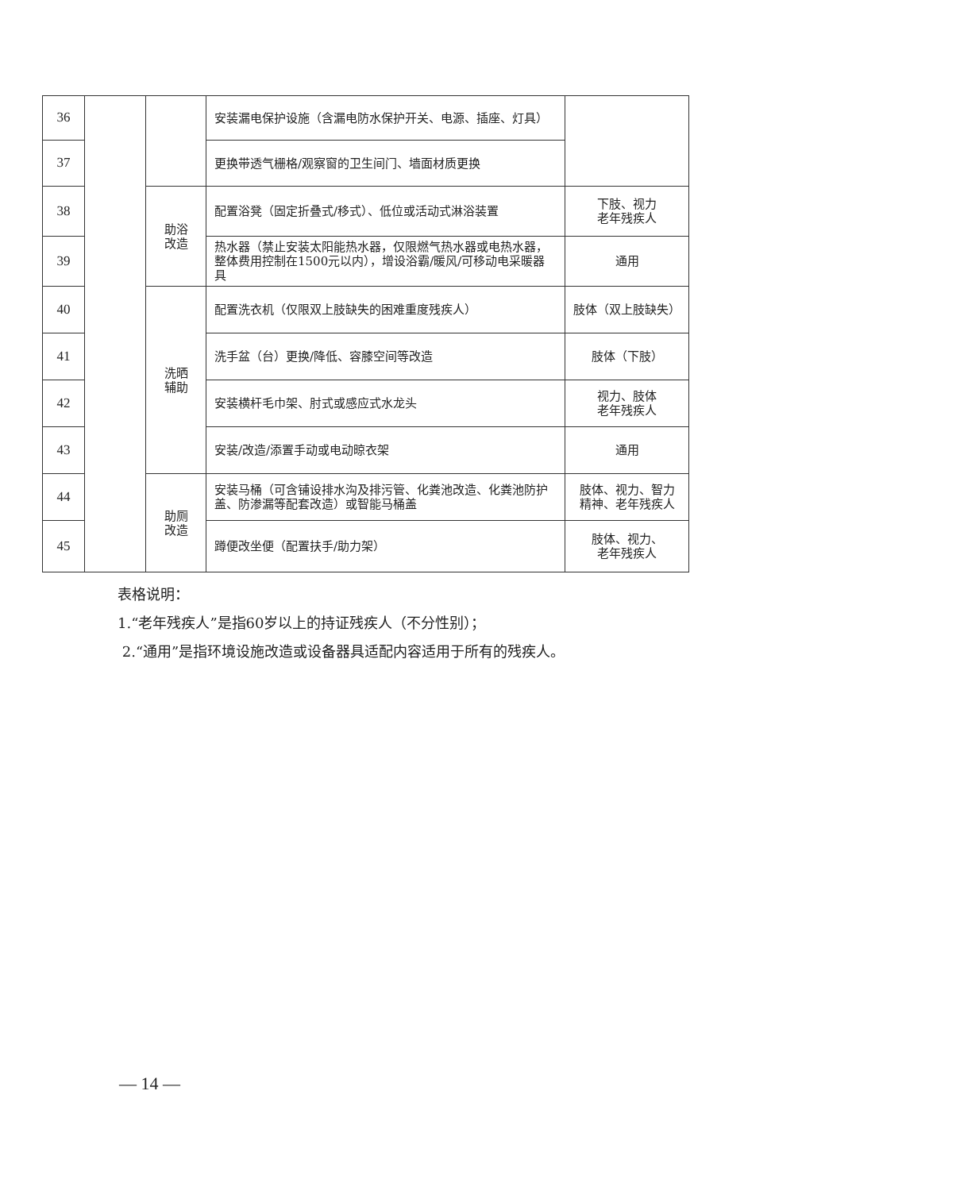| 36 | | | 安装漏电保护设施（含漏电防水保护开关、电源、插座、灯具） | |
| 37 | | | 更换带透气栅格/观察窗的卫生间门、墙面材质更换 | |
| 38 | | 助浴 改造 | 配置浴凳（固定折叠式/移式）、低位或活动式淋浴装置 | 下肢、视力 老年残疾人 |
| 39 | | | 热水器（禁止安装太阳能热水器，仅限燃气热水器或电热水器，整体费用控制在1500元以内），增设浴霸/暖风/可移动电采暖器具 | 通用 |
| 40 | | 洗晒 辅助 | 配置洗衣机（仅限双上肢缺失的困难重度残疾人） | 肢体（双上肢缺失） |
| 41 | | | 洗手盆（台）更换/降低、容膝空间等改造 | 肢体（下肢） |
| 42 | | | 安装横杆毛巾架、肘式或感应式水龙头 | 视力、肢体 老年残疾人 |
| 43 | | | 安装/改造/添置手动或电动晾衣架 | 通用 |
| 44 | | 助厕 改造 | 安装马桶（可含铺设排水沟及排污管、化粪池改造、化粪池防护盖、防渗漏等配套改造）或智能马桶盖 | 肢体、视力、智力 精神、老年残疾人 |
| 45 | | | 蹲便改坐便（配置扶手/助力架） | 肢体、视力、 老年残疾人 |
表格说明：
1.“老年残疾人”是指60岁以上的持证残疾人（不分性别）；
2.“通用”是指环境设施改造或设备器具适配内容适用于所有的残疾人。
— 14 —